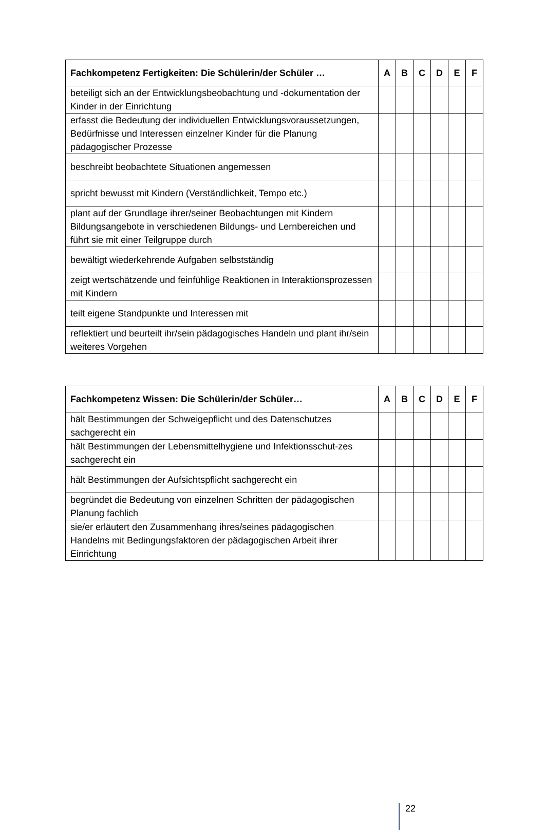| Fachkompetenz Fertigkeiten: Die Schülerin/der Schüler … | A | B | C | D | E | F |
| --- | --- | --- | --- | --- | --- | --- |
| beteiligt sich an der Entwicklungsbeobachtung und -dokumentation der Kinder in der Einrichtung | | | | | | |
| erfasst die Bedeutung der individuellen Entwicklungsvoraussetzungen, Bedürfnisse und Interessen einzelner Kinder für die Planung pädagogischer Prozesse | | | | | | |
| beschreibt beobachtete Situationen angemessen | | | | | | |
| spricht bewusst mit Kindern (Verständlichkeit, Tempo etc.) | | | | | | |
| plant auf der Grundlage ihrer/seiner Beobachtungen mit Kindern Bildungsangebote in verschiedenen Bildungs- und Lernbereichen und führt sie mit einer Teilgruppe durch | | | | | | |
| bewältigt wiederkehrende Aufgaben selbstständig | | | | | | |
| zeigt wertschätzende und feinfühlige Reaktionen in Interaktionsprozessen mit Kindern | | | | | | |
| teilt eigene Standpunkte und Interessen mit | | | | | | |
| reflektiert und beurteilt ihr/sein pädagogisches Handeln und plant ihr/sein weiteres Vorgehen | | | | | | |
| Fachkompetenz Wissen: Die Schülerin/der Schüler… | A | B | C | D | E | F |
| --- | --- | --- | --- | --- | --- | --- |
| hält Bestimmungen der Schweigepflicht und des Datenschutzes sachgerecht ein | | | | | | |
| hält Bestimmungen der Lebensmittelhygiene und Infektionsschut-zes sachgerecht ein | | | | | | |
| hält Bestimmungen der Aufsichtspflicht sachgerecht ein | | | | | | |
| begründet die Bedeutung von einzelnen Schritten der pädagogischen Planung fachlich | | | | | | |
| sie/er erläutert den Zusammenhang ihres/seines pädagogischen Handelns mit Bedingungsfaktoren der pädagogischen Arbeit ihrer Einrichtung | | | | | | |
22